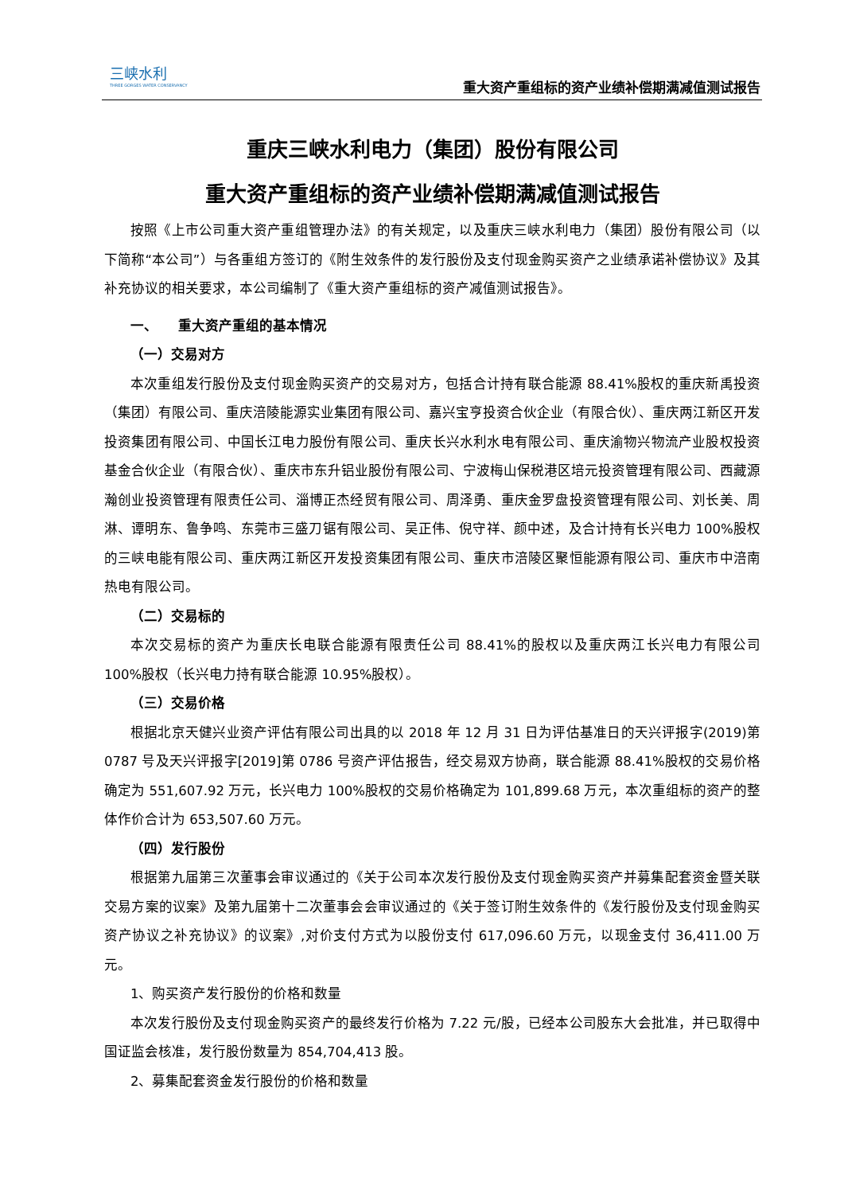三峡水利
THREE GORGES WATER CONSERVANCY
重大资产重组标的资产业绩补偿期满减值测试报告
重庆三峡水利电力（集团）股份有限公司
重大资产重组标的资产业绩补偿期满减值测试报告
按照《上市公司重大资产重组管理办法》的有关规定，以及重庆三峡水利电力（集团）股份有限公司（以下简称“本公司”）与各重组方签订的《附生效条件的发行股份及支付现金购买资产之业绩承诺补偿协议》及其补充协议的相关要求，本公司编制了《重大资产重组标的资产减值测试报告》。
一、　　重大资产重组的基本情况
（一）交易对方
本次重组发行股份及支付现金购买资产的交易对方，包括合计持有联合能源 88.41%股权的重庆新禹投资（集团）有限公司、重庆涪陵能源实业集团有限公司、嘉兴宝亨投资合伙企业（有限合伙）、重庆两江新区开发投资集团有限公司、中国长江电力股份有限公司、重庆长兴水利水电有限公司、重庆渝物兴物流产业股权投资基金合伙企业（有限合伙）、重庆市东升铝业股份有限公司、宁波梅山保税港区培元投资管理有限公司、西藏源瀚创业投资管理有限责任公司、淄博正杰经贸有限公司、周泽勇、重庆金罗盘投资管理有限公司、刘长美、周淋、谭明东、鲁争鸣、东莞市三盛刀锯有限公司、吴正伟、倪守祥、颜中述，及合计持有长兴电力 100%股权的三峡电能有限公司、重庆两江新区开发投资集团有限公司、重庆市涪陵区聚恒能源有限公司、重庆市中涪南热电有限公司。
（二）交易标的
本次交易标的资产为重庆长电联合能源有限责任公司 88.41%的股权以及重庆两江长兴电力有限公司 100%股权（长兴电力持有联合能源 10.95%股权）。
（三）交易价格
根据北京天健兴业资产评估有限公司出具的以 2018 年 12 月 31 日为评估基准日的天兴评报字(2019)第 0787 号及天兴评报字[2019]第 0786 号资产评估报告，经交易双方协商，联合能源 88.41%股权的交易价格确定为 551,607.92 万元，长兴电力 100%股权的交易价格确定为 101,899.68 万元，本次重组标的资产的整体作价合计为 653,507.60 万元。
（四）发行股份
根据第九届第三次董事会审议通过的《关于公司本次发行股份及支付现金购买资产并募集配套资金暨关联交易方案的议案》及第九届第十二次董事会会审议通过的《关于签订附生效条件的《发行股份及支付现金购买资产协议之补充协议》的议案》,对价支付方式为以股份支付 617,096.60 万元，以现金支付 36,411.00 万元。
1、购买资产发行股份的价格和数量
本次发行股份及支付现金购买资产的最终发行价格为 7.22 元/股，已经本公司股东大会批准，并已取得中国证监会核准，发行股份数量为 854,704,413 股。
2、募集配套资金发行股份的价格和数量